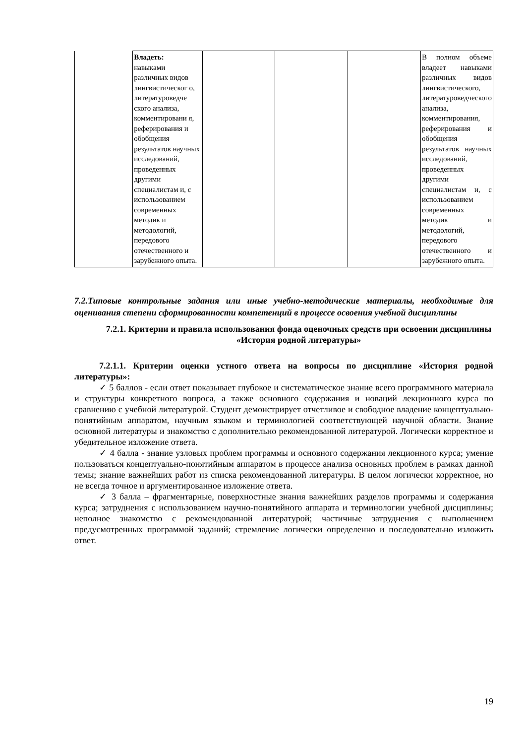| | Владеть: навыками различных видов лингвистическог о, литературоведче ского анализа, комментировани я, реферирования и обобщения результатов научных исследований, проведенных другими специалистам и, с использованием современных методик и методологий, передового отечественного и зарубежного опыта. | | | | В полном объеме владеет навыками различных видов лингвистического, литературоведческого анализа, комментирования, реферирования и обобщения результатов научных исследований, проведенных другими специалистам и, с использованием современных методик и методологий, передового отечественного и зарубежного опыта. |
7.2.Типовые контрольные задания или иные учебно-методические материалы, необходимые для оценивания степени сформированности компетенций в процессе освоения учебной дисциплины
7.2.1. Критерии и правила использования фонда оценочных средств при освоении дисциплины «История родной литературы»
7.2.1.1. Критерии оценки устного ответа на вопросы по дисциплине «История родной литературы»:
✓ 5 баллов - если ответ показывает глубокое и систематическое знание всего программного материала и структуры конкретного вопроса, а также основного содержания и новаций лекционного курса по сравнению с учебной литературой. Студент демонстрирует отчетливое и свободное владение концептуально-понятийным аппаратом, научным языком и терминологией соответствующей научной области. Знание основной литературы и знакомство с дополнительно рекомендованной литературой. Логически корректное и убедительное изложение ответа.
✓ 4 балла - знание узловых проблем программы и основного содержания лекционного курса; умение пользоваться концептуально-понятийным аппаратом в процессе анализа основных проблем в рамках данной темы; знание важнейших работ из списка рекомендованной литературы. В целом логически корректное, но не всегда точное и аргументированное изложение ответа.
✓ 3 балла – фрагментарные, поверхностные знания важнейших разделов программы и содержания курса; затруднения с использованием научно-понятийного аппарата и терминологии учебной дисциплины; неполное знакомство с рекомендованной литературой; частичные затруднения с выполнением предусмотренных программой заданий; стремление логически определенно и последовательно изложить ответ.
19